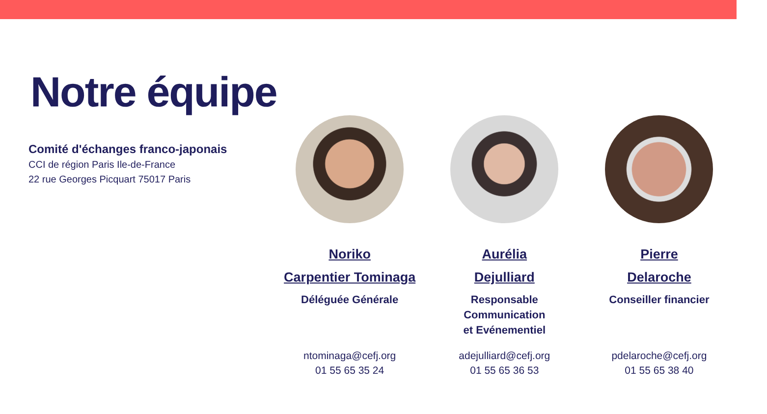Notre équipe
Comité d'échanges franco-japonais
CCI de région Paris Ile-de-France
22 rue Georges Picquart 75017 Paris
Noriko
Carpentier Tominaga
Déléguée Générale
ntominaga@cefj.org
01 55 65 35 24
Aurélia
Dejulliard
Responsable
Communication
et Evénementiel
adejulliard@cefj.org
01 55 65 36 53
Pierre
Delaroche
Conseiller financier
pdelaroche@cefj.org
01 55 65 38 40